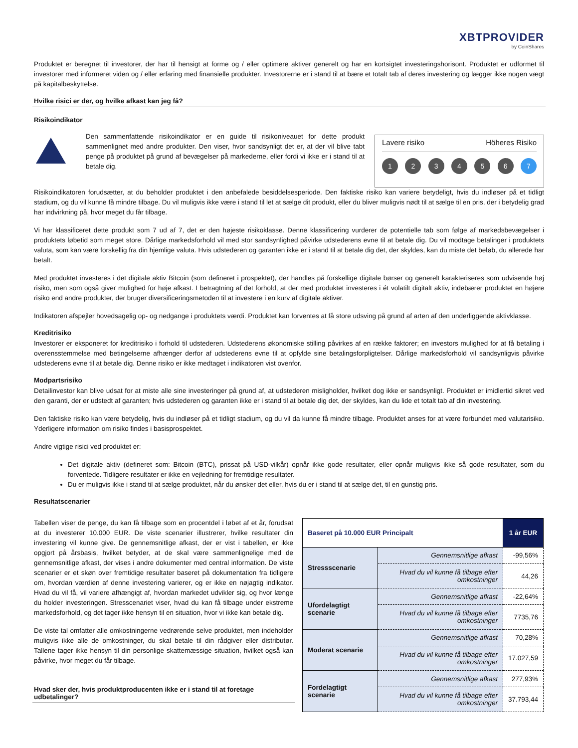XBTPROVIDER
by CoinShares
Produktet er beregnet til investorer, der har til hensigt at forme og / eller optimere aktiver generelt og har en kortsigtet investeringshorisont. Produktet er udformet til investorer med informeret viden og / eller erfaring med finansielle produkter. Investorerne er i stand til at bære et totalt tab af deres investering og lægger ikke nogen vægt på kapitalbeskyttelse.
Hvilke risici er der, og hvilke afkast kan jeg få?
Risikoindikator
Den sammenfattende risikoindikator er en guide til risikoniveauet for dette produkt sammenlignet med andre produkter. Den viser, hvor sandsynligt det er, at der vil blive tabt penge på produktet på grund af bevægelser på markederne, eller fordi vi ikke er i stand til at betale dig.
Lavere risiko Höheres Risiko
1 2 3 4 5 6 7
Risikoindikatoren forudsætter, at du beholder produktet i den anbefalede besiddelsesperiode. Den faktiske risiko kan variere betydeligt, hvis du indløser på et tidligt stadium, og du vil kunne få mindre tilbage. Du vil muligvis ikke være i stand til let at sælge dit produkt, eller du bliver muligvis nødt til at sælge til en pris, der i betydelig grad har indvirkning på, hvor meget du får tilbage.
Vi har klassificeret dette produkt som 7 ud af 7, det er den højeste risikoklasse. Denne klassificering vurderer de potentielle tab som følge af markedsbevægelser i produktets løbetid som meget store. Dårlige markedsforhold vil med stor sandsynlighed påvirke udstederens evne til at betale dig. Du vil modtage betalinger i produktets valuta, som kan være forskellig fra din hjemlige valuta. Hvis udstederen og garanten ikke er i stand til at betale dig det, der skyldes, kan du miste det beløb, du allerede har betalt.
Med produktet investeres i det digitale aktiv Bitcoin (som defineret i prospektet), der handles på forskellige digitale børser og generelt karakteriseres som udvisende høj risiko, men som også giver mulighed for høje afkast. I betragtning af det forhold, at der med produktet investeres i ét volatilt digitalt aktiv, indebærer produktet en højere risiko end andre produkter, der bruger diversificeringsmetoden til at investere i en kurv af digitale aktiver.
Indikatoren afspejler hovedsagelig op- og nedgange i produktets værdi. Produktet kan forventes at få store udsving på grund af arten af den underliggende aktivklasse.
Kreditrisiko
Investorer er eksponeret for kreditrisiko i forhold til udstederen. Udstederens økonomiske stilling påvirkes af en række faktorer; en investors mulighed for at få betaling i overensstemmelse med betingelserne afhænger derfor af udstederens evne til at opfylde sine betalingsforpligtelser. Dårlige markedsforhold vil sandsynligvis påvirke udstederens evne til at betale dig. Denne risiko er ikke medtaget i indikatoren vist ovenfor.
Modpartsrisiko
Detailinvestor kan blive udsat for at miste alle sine investeringer på grund af, at udstederen misligholder, hvilket dog ikke er sandsynligt. Produktet er imidlertid sikret ved den garanti, der er udstedt af garanten; hvis udstederen og garanten ikke er i stand til at betale dig det, der skyldes, kan du lide et totalt tab af din investering.
Den faktiske risiko kan være betydelig, hvis du indløser på et tidligt stadium, og du vil da kunne få mindre tilbage. Produktet anses for at være forbundet med valutarisiko. Yderligere information om risiko findes i basisprospektet.
Andre vigtige risici ved produktet er:
Det digitale aktiv (defineret som: Bitcoin (BTC), prissat på USD-vilkår) opnår ikke gode resultater, eller opnår muligvis ikke så gode resultater, som du forventede. Tidligere resultater er ikke en vejledning for fremtidige resultater.
Du er muligvis ikke i stand til at sælge produktet, når du ønsker det eller, hvis du er i stand til at sælge det, til en gunstig pris.
Resultatscenarier
Tabellen viser de penge, du kan få tilbage som en procentdel i løbet af et år, forudsat at du investerer 10.000 EUR. De viste scenarier illustrerer, hvilke resultater din investering vil kunne give. De gennemsnitlige afkast, der er vist i tabellen, er ikke opgjort på årsbasis, hvilket betyder, at de skal være sammenlignelige med de gennemsnitlige afkast, der vises i andre dokumenter med central information. De viste scenarier er et skøn over fremtidige resultater baseret på dokumentation fra tidligere om, hvordan værdien af denne investering varierer, og er ikke en nøjagtig indikator. Hvad du vil få, vil variere afhængigt af, hvordan markedet udvikler sig, og hvor længe du holder investeringen. Stresscenariet viser, hvad du kan få tilbage under ekstreme markedsforhold, og det tager ikke hensyn til en situation, hvor vi ikke kan betale dig.
De viste tal omfatter alle omkostningerne vedrørende selve produktet, men indeholder muligvis ikke alle de omkostninger, du skal betale til din rådgiver eller distributør. Tallene tager ikke hensyn til din personlige skattemæssige situation, hvilket også kan påvirke, hvor meget du får tilbage.
Hvad sker der, hvis produktproducenten ikke er i stand til at foretage udbetalinger?
| Baseret på 10.000 EUR Principalt | | 1 år EUR |
| --- | --- | --- |
| Stressscenarie | Gennemsnitlige afkast | -99,56% |
| | Hvad du vil kunne få tilbage efter omkostninger | 44,26 |
| Ufordelagtigt scenarie | Gennemsnitlige afkast | -22,64% |
| | Hvad du vil kunne få tilbage efter omkostninger | 7735,76 |
| Moderat scenarie | Gennemsnitlige afkast | 70,28% |
| | Hvad du vil kunne få tilbage efter omkostninger | 17.027,59 |
| Fordelagtigt scenarie | Gennemsnitlige afkast | 277,93% |
| | Hvad du vil kunne få tilbage efter omkostninger | 37.793,44 |